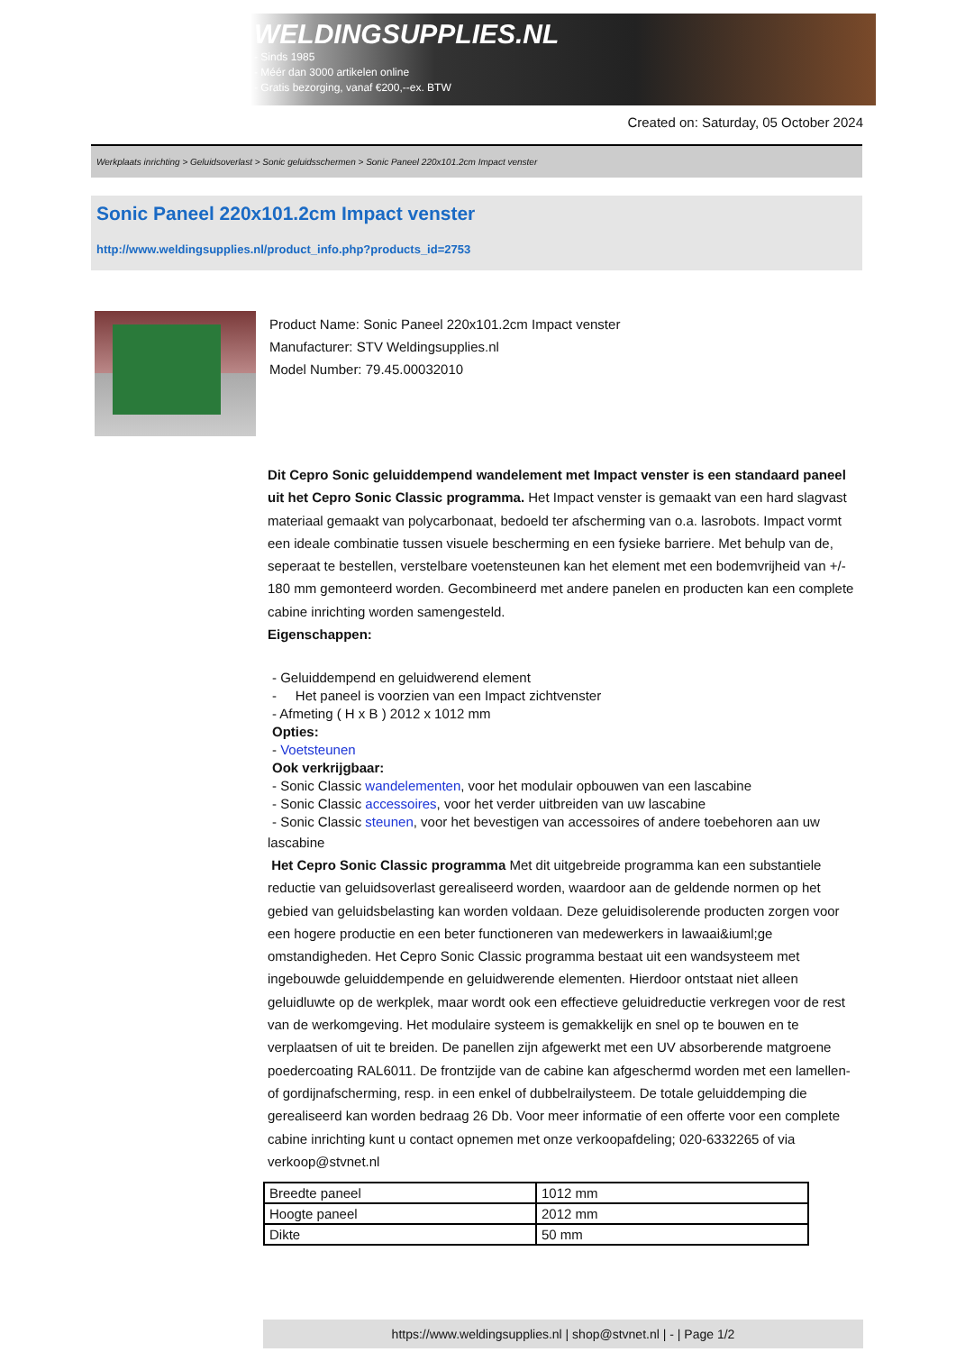WELDINGSUPPLIES.NL
- Sinds 1985
- Méér dan 3000 artikelen online
- Gratis bezorging, vanaf €200,--ex. BTW
Created on: Saturday, 05 October 2024
Werkplaats inrichting > Geluidsoverlast > Sonic geluidsschermen > Sonic Paneel 220x101.2cm Impact venster
Sonic Paneel 220x101.2cm Impact venster
http://www.weldingsupplies.nl/product_info.php?products_id=2753
Product Name: Sonic Paneel 220x101.2cm Impact venster
Manufacturer: STV Weldingsupplies.nl
Model Number: 79.45.00032010
Dit Cepro Sonic geluiddempend wandelement met Impact venster is een standaard paneel uit het Cepro Sonic Classic programma. Het Impact venster is gemaakt van een hard slagvast materiaal gemaakt van polycarbonaat, bedoeld ter afscherming van o.a. lasrobots. Impact vormt een ideale combinatie tussen visuele bescherming en een fysieke barriere. Met behulp van de, seperaat te bestellen, verstelbare voetensteunen kan het element met een bodemvrijheid van +/- 180 mm gemonteerd worden. Gecombineerd met andere panelen en producten kan een complete cabine inrichting worden samengesteld.
Eigenschappen:
- Geluiddempend en geluidwerend element
- Het paneel is voorzien van een Impact zichtvenster
- Afmeting ( H x B ) 2012 x 1012 mm
Opties:
- Voetsteunen
Ook verkrijgbaar:
- Sonic Classic wandelementen, voor het modulair opbouwen van een lascabine
- Sonic Classic accessoires, voor het verder uitbreiden van uw lascabine
- Sonic Classic steunen, voor het bevestigen van accessoires of andere toebehoren aan uw
lascabine
Het Cepro Sonic Classic programma Met dit uitgebreide programma kan een substantiele reductie van geluidsoverlast gerealiseerd worden, waardoor aan de geldende normen op het gebied van geluidsbelasting kan worden voldaan. Deze geluidisolerende producten zorgen voor een hogere productie en een beter functioneren van medewerkers in lawaai&iuml;ge omstandigheden. Het Cepro Sonic Classic programma bestaat uit een wandsysteem met ingebouwde geluiddempende en geluidwerende elementen. Hierdoor ontstaat niet alleen geluidluwte op de werkplek, maar wordt ook een effectieve geluidreductie verkregen voor de rest van de werkomgeving. Het modulaire systeem is gemakkelijk en snel op te bouwen en te verplaatsen of uit te breiden. De panellen zijn afgewerkt met een UV absorberende matgroene poedercoating RAL6011. De frontzijde van de cabine kan afgeschermd worden met een lamellen- of gordijnafscherming, resp. in een enkel of dubbelrailysteem. De totale geluiddemping die gerealiseerd kan worden bedraag 26 Db. Voor meer informatie of een offerte voor een complete cabine inrichting kunt u contact opnemen met onze verkoopafdeling; 020-6332265 of via verkoop@stvnet.nl
| Breedte paneel | 1012 mm |
| Hoogte paneel | 2012 mm |
| Dikte | 50 mm |
https://www.weldingsupplies.nl | shop@stvnet.nl | - | Page 1/2